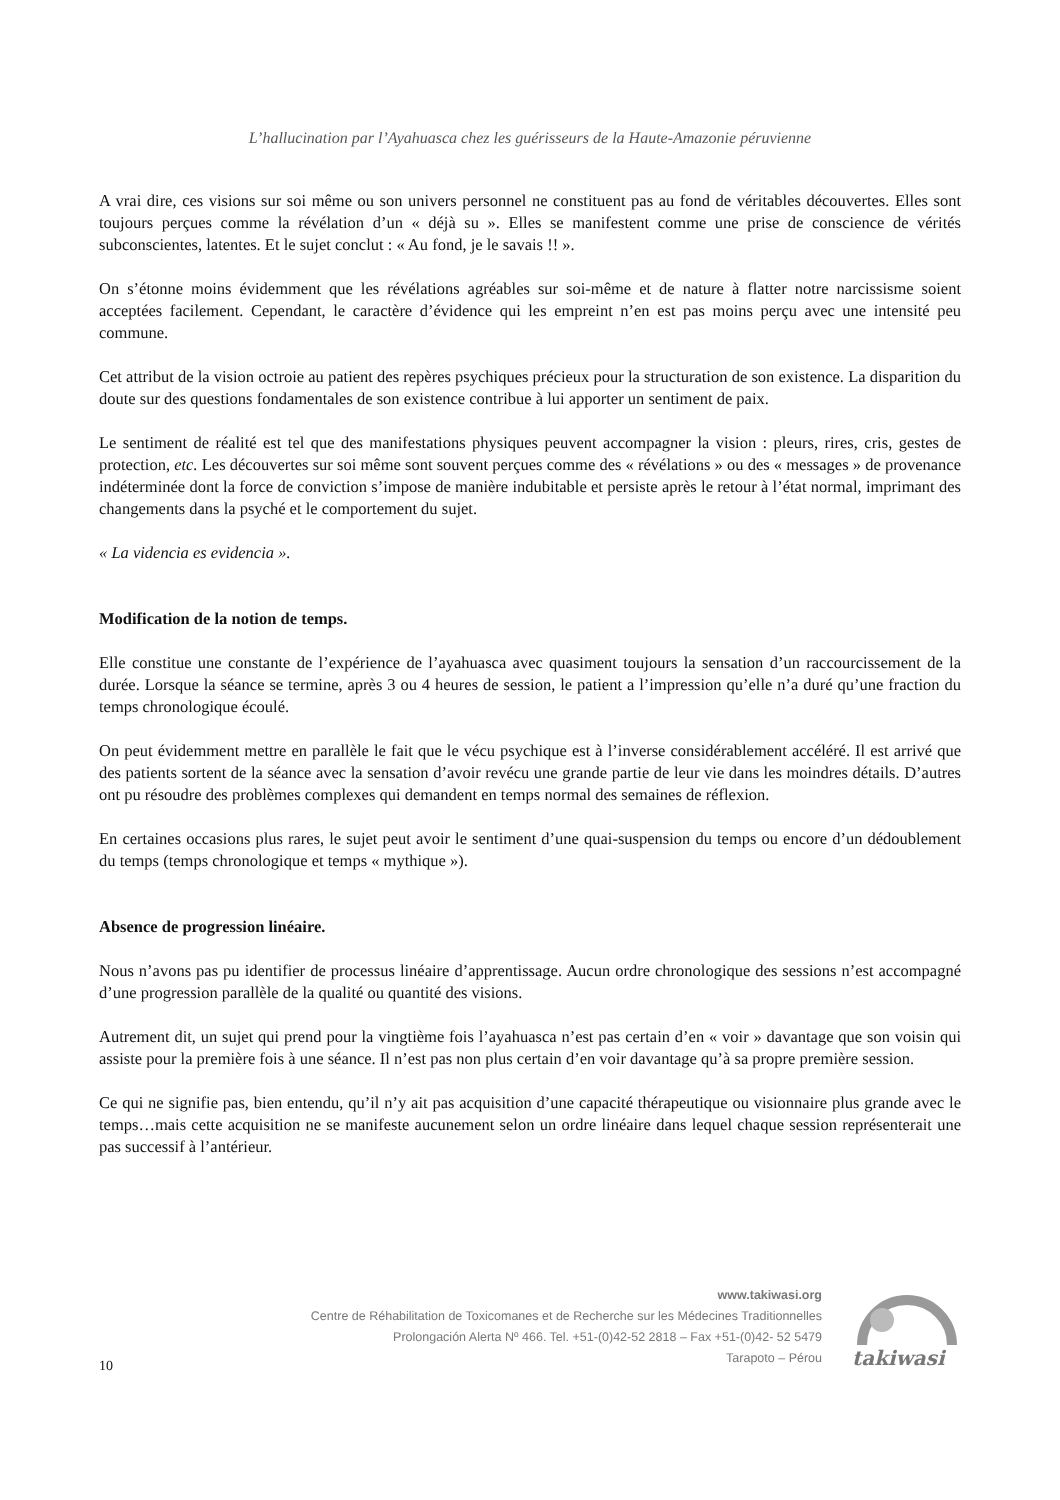L’hallucination par l’Ayahuasca chez les guérisseurs de la Haute-Amazonie péruvienne
A vrai dire, ces visions sur soi même ou son univers personnel ne constituent pas au fond de véritables découvertes. Elles sont toujours perçues comme la révélation d’un « déjà su ». Elles se manifestent comme une prise de conscience de vérités subconscientes, latentes. Et le sujet conclut : « Au fond, je le savais !! ».
On s’étonne moins évidemment que les révélations agréables sur soi-même et de nature à flatter notre narcissisme soient acceptées facilement. Cependant, le caractère d’évidence qui les empreint n’en est pas moins perçu avec une intensité peu commune.
Cet attribut de la vision octroie au patient des repères psychiques précieux pour la structuration de son existence. La disparition du doute sur des questions fondamentales de son existence contribue à lui apporter un sentiment de paix.
Le sentiment de réalité est tel que des manifestations physiques peuvent accompagner la vision : pleurs, rires, cris, gestes de protection, etc. Les découvertes sur soi même sont souvent perçues comme des « révélations » ou des « messages » de provenance indéterminée dont la force de conviction s’impose de manière indubitable et persiste après le retour à l’état normal, imprimant des changements dans la psyché et le comportement du sujet.
« La videncia es evidencia ».
Modification de la notion de temps.
Elle constitue une constante de l’expérience de l’ayahuasca avec quasiment toujours la sensation d’un raccourcissement de la durée. Lorsque la séance se termine, après 3 ou 4 heures de session, le patient a l’impression qu’elle n’a duré qu’une fraction du temps chronologique écoulé.
On peut évidemment mettre en parallèle le fait que le vécu psychique est à l’inverse considérablement accéléré. Il est arrivé que des patients sortent de la séance avec la sensation d’avoir revécu une grande partie de leur vie dans les moindres détails. D’autres ont pu résoudre des problèmes complexes qui demandent en temps normal des semaines de réflexion.
En certaines occasions plus rares, le sujet peut avoir le sentiment d’une quai-suspension du temps ou encore d’un dédoublement du temps (temps chronologique et temps « mythique »).
Absence de progression linéaire.
Nous n’avons pas pu identifier de processus linéaire d’apprentissage. Aucun ordre chronologique des sessions n’est accompagné d’une progression parallèle de la qualité ou quantité des visions.
Autrement dit, un sujet qui prend pour la vingtième fois l’ayahuasca n’est pas certain d’en « voir » davantage que son voisin qui assiste pour la première fois à une séance. Il n’est pas non plus certain d’en voir davantage qu’à sa propre première session.
Ce qui ne signifie pas, bien entendu, qu’il n’y ait pas acquisition d’une capacité thérapeutique ou visionnaire plus grande avec le temps…mais cette acquisition ne se manifeste aucunement selon un ordre linéaire dans lequel chaque session représenterait une pas successif à l’antérieur.
www.takiwasi.org
Centre de Réhabilitation de Toxicomanes et de Recherche sur les Médecines Traditionnelles
Prolongación Alerta Nº 466. Tel. +51-(0)42-52 2818 – Fax +51-(0)42- 52 5479
Tarapoto – Pérou
takiwasi
10